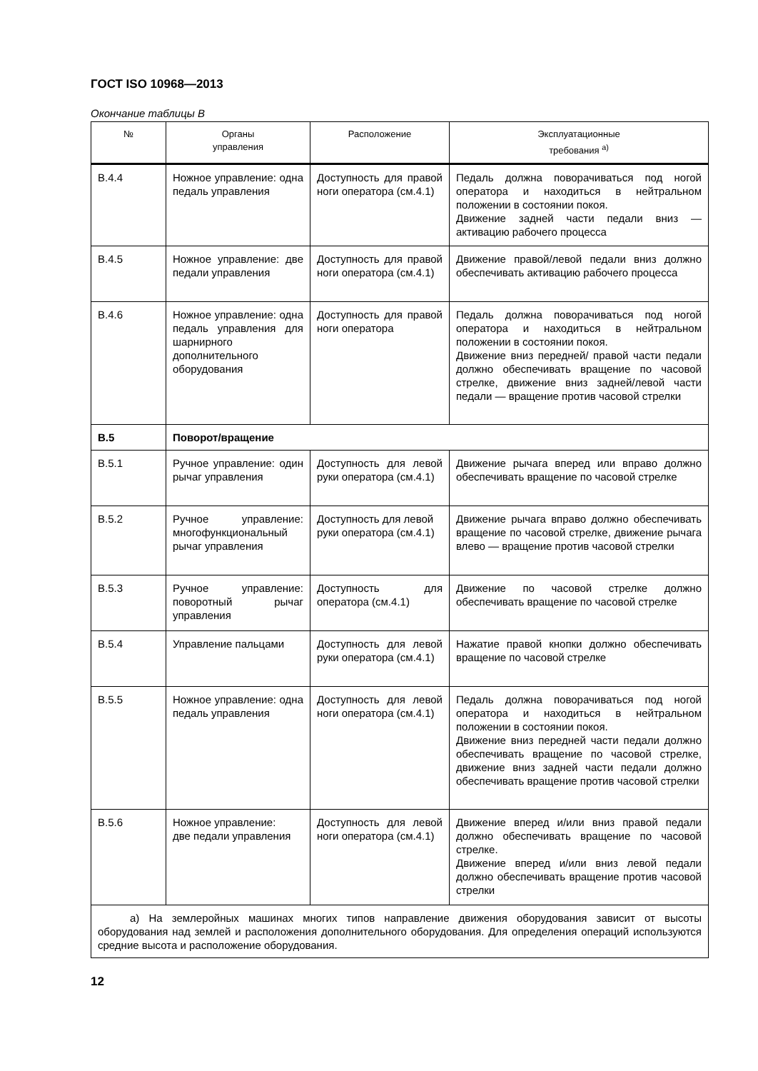ГОСТ ISO 10968—2013
Окончание таблицы В
| № | Органы управления | Расположение | Эксплуатационные требования <sup>а)</sup> |
| --- | --- | --- | --- |
| В.4.4 | Ножное управление: одна педаль управления | Доступность для правой ноги оператора (см.4.1) | Педаль должна поворачиваться под ногой оператора и находиться в нейтральном положении в состоянии покоя. Движение задней части педали вниз — активацию рабочего процесса |
| В.4.5 | Ножное управление: две педали управления | Доступность для правой ноги оператора (см.4.1) | Движение правой/левой педали вниз должно обеспечивать активацию рабочего процесса |
| В.4.6 | Ножное управление: одна педаль управления для шарнирного дополнительного оборудования | Доступность для правой ноги оператора | Педаль должна поворачиваться под ногой оператора и находиться в нейтральном положении в состоянии покоя. Движение вниз передней/ правой части педали должно обеспечивать вращение по часовой стрелке, движение вниз задней/левой части педали — вращение против часовой стрелки |
| В.5 | Поворот/вращение | | |
| В.5.1 | Ручное управление: один рычаг управления | Доступность для левой руки оператора (см.4.1) | Движение рычага вперед или вправо должно обеспечивать вращение по часовой стрелке |
| В.5.2 | Ручное управление: многофункциональный рычаг управления | Доступность для левой руки оператора (см.4.1) | Движение рычага вправо должно обеспечивать вращение по часовой стрелке, движение рычага влево — вращение против часовой стрелки |
| В.5.3 | Ручное управление: поворотный рычаг управления | Доступность для оператора (см.4.1) | Движение по часовой стрелке должно обеспечивать вращение по часовой стрелке |
| В.5.4 | Управление пальцами | Доступность для левой руки оператора (см.4.1) | Нажатие правой кнопки должно обеспечивать вращение по часовой стрелке |
| В.5.5 | Ножное управление: одна педаль управления | Доступность для левой ноги оператора (см.4.1) | Педаль должна поворачиваться под ногой оператора и находиться в нейтральном положении в состоянии покоя. Движение вниз передней части педали должно обеспечивать вращение по часовой стрелке, движение вниз задней части педали должно обеспечивать вращение против часовой стрелки |
| В.5.6 | Ножное управление: две педали управления | Доступность для левой ноги оператора (см.4.1) | Движение вперед и/или вниз правой педали должно обеспечивать вращение по часовой стрелке. Движение вперед и/или вниз левой педали должно обеспечивать вращение против часовой стрелки |
| а) На землеройных машинах многих типов направление движения оборудования зависит от высоты оборудования над землей и расположения дополнительного оборудования. Для определения операций используются средние высота и расположение оборудования. | | | |
12